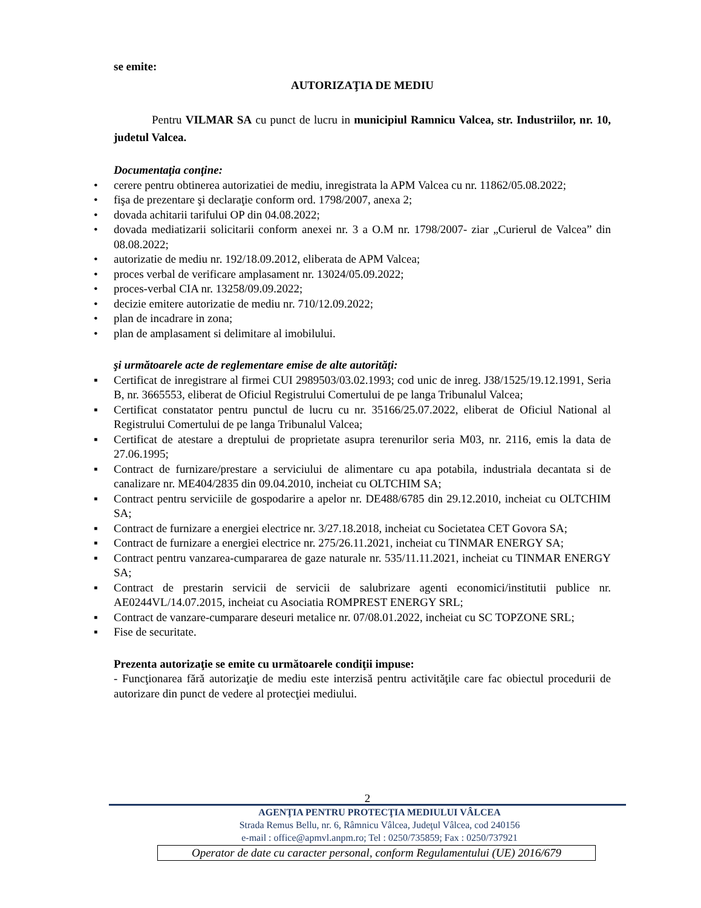se emite:
AUTORIZAŢIA DE MEDIU
Pentru VILMAR SA cu punct de lucru in municipiul Ramnicu Valcea, str. Industriilor, nr. 10, judetul Valcea.
Documentaţia conţine:
• cerere pentru obtinerea autorizatiei de mediu, inregistrata la APM Valcea cu nr. 11862/05.08.2022;
• fişa de prezentare şi declaraţie conform ord. 1798/2007, anexa 2;
• dovada achitarii tarifului OP din 04.08.2022;
• dovada mediatizarii solicitarii conform anexei nr. 3 a O.M nr. 1798/2007- ziar „Curierul de Valcea” din 08.08.2022;
• autorizatie de mediu nr. 192/18.09.2012, eliberata de APM Valcea;
• proces verbal de verificare amplasament nr. 13024/05.09.2022;
• proces-verbal CIA nr. 13258/09.09.2022;
• decizie emitere autorizatie de mediu nr. 710/12.09.2022;
• plan de incadrare in zona;
• plan de amplasament si delimitare al imobilului.
şi următoarele acte de reglementare emise de alte autorităţi:
▪ Certificat de inregistrare al firmei CUI 2989503/03.02.1993; cod unic de inreg. J38/1525/19.12.1991, Seria B, nr. 3665553, eliberat de Oficiul Registrului Comertului de pe langa Tribunalul Valcea;
▪ Certificat constatator pentru punctul de lucru cu nr. 35166/25.07.2022, eliberat de Oficiul National al Registrului Comertului de pe langa Tribunalul Valcea;
▪ Certificat de atestare a dreptului de proprietate asupra terenurilor seria M03, nr. 2116, emis la data de 27.06.1995;
▪ Contract de furnizare/prestare a serviciului de alimentare cu apa potabila, industriala decantata si de canalizare nr. ME404/2835 din 09.04.2010, incheiat cu OLTCHIM SA;
▪ Contract pentru serviciile de gospodarire a apelor nr. DE488/6785 din 29.12.2010, incheiat cu OLTCHIM SA;
▪ Contract de furnizare a energiei electrice nr. 3/27.18.2018, incheiat cu Societatea CET Govora SA;
▪ Contract de furnizare a energiei electrice nr. 275/26.11.2021, incheiat cu TINMAR ENERGY SA;
▪ Contract pentru vanzarea-cumpararea de gaze naturale nr. 535/11.11.2021, incheiat cu TINMAR ENERGY SA;
▪ Contract de prestarin servicii de servicii de salubrizare agenti economici/institutii publice nr. AE0244VL/14.07.2015, incheiat cu Asociatia ROMPREST ENERGY SRL;
▪ Contract de vanzare-cumparare deseuri metalice nr. 07/08.01.2022, incheiat cu SC TOPZONE SRL;
▪ Fise de securitate.
Prezenta autorizaţie se emite cu următoarele condiţii impuse:
- Funcţionarea fără autorizaţie de mediu este interzisă pentru activităţile care fac obiectul procedurii de autorizare din punct de vedere al protecţiei mediului.
2
AGENŢIA PENTRU PROTECŢIA MEDIULUI VÂLCEA
Strada Remus Bellu, nr. 6, Râmnicu Vâlcea, Judeţul Vâlcea, cod 240156
e-mail : office@apmvl.anpm.ro; Tel : 0250/735859; Fax : 0250/737921
Operator de date cu caracter personal, conform Regulamentului (UE) 2016/679